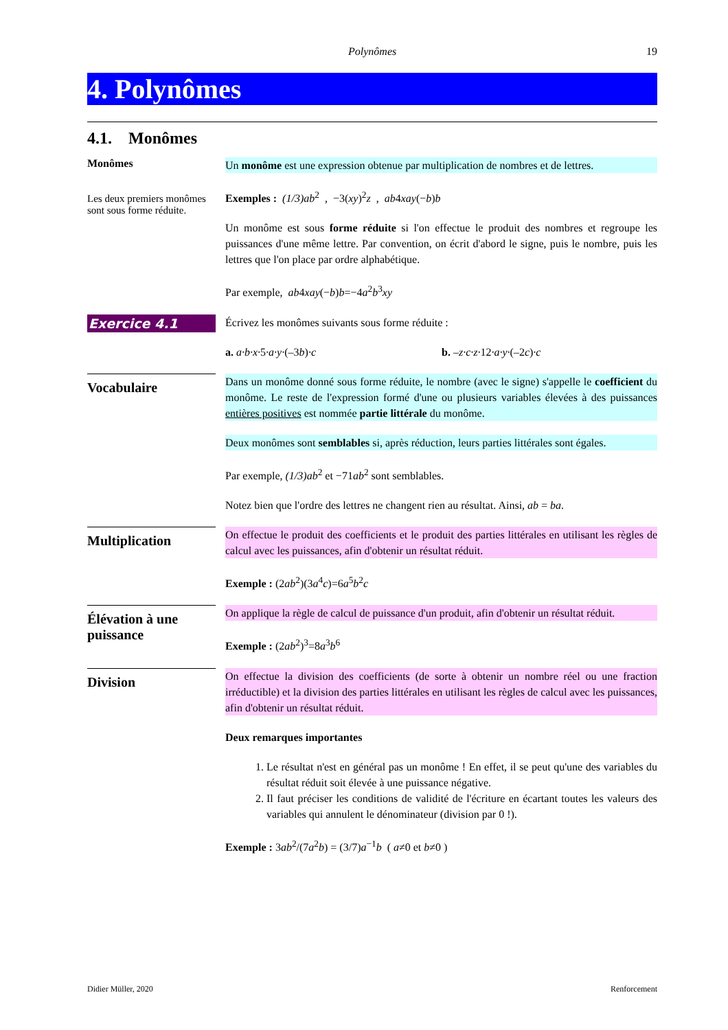Polynômes 19
4. Polynômes
4.1. Monômes
Monômes
Les deux premiers monômes sont sous forme réduite.
Un monôme est une expression obtenue par multiplication de nombres et de lettres.
Exemples : (1/3)ab<sup>2</sup> , −3(xy)<sup>2</sup>z , ab4xay(−b)b
Un monôme est sous forme réduite si l'on effectue le produit des nombres et regroupe les puissances d'une même lettre. Par convention, on écrit d'abord le signe, puis le nombre, puis les lettres que l'on place par ordre alphabétique.
Par exemple, ab4xay(−b)b=−4a<sup>2</sup>b<sup>3</sup>xy
Exercice 4.1
Écrivez les monômes suivants sous forme réduite :
a. a·b·x·5·a·y·(–3b)·c b. –z·c·z·12·a·y·(–2c)·c
Vocabulaire
Dans un monôme donné sous forme réduite, le nombre (avec le signe) s'appelle le coefficient du monôme. Le reste de l'expression formé d'une ou plusieurs variables élevées à des puissances entières positives est nommée partie littérale du monôme.
Deux monômes sont semblables si, après réduction, leurs parties littérales sont égales.
Par exemple, (1/3)ab<sup>2</sup> et −71ab<sup>2</sup> sont semblables.
Notez bien que l'ordre des lettres ne changent rien au résultat. Ainsi, ab = ba.
Multiplication
On effectue le produit des coefficients et le produit des parties littérales en utilisant les règles de calcul avec les puissances, afin d'obtenir un résultat réduit.
Exemple : (2ab<sup>2</sup>)(3a<sup>4</sup>c)=6a<sup>5</sup>b<sup>2</sup>c
Élévation à une puissance
On applique la règle de calcul de puissance d'un produit, afin d'obtenir un résultat réduit.
Exemple : (2ab<sup>2</sup>)<sup>3</sup>=8a<sup>3</sup>b<sup>6</sup>
Division
On effectue la division des coefficients (de sorte à obtenir un nombre réel ou une fraction irréductible) et la division des parties littérales en utilisant les règles de calcul avec les puissances, afin d'obtenir un résultat réduit.
Deux remarques importantes
1. Le résultat n'est en général pas un monôme ! En effet, il se peut qu'une des variables du résultat réduit soit élevée à une puissance négative.
2. Il faut préciser les conditions de validité de l'écriture en écartant toutes les valeurs des variables qui annulent le dénominateur (division par 0 !).
Exemple : 3ab<sup>2</sup>/(7a<sup>2</sup>b) = (3/7)a<sup>−1</sup>b ( a≠0 et b≠0 )
Didier Müller, 2020 Renforcement